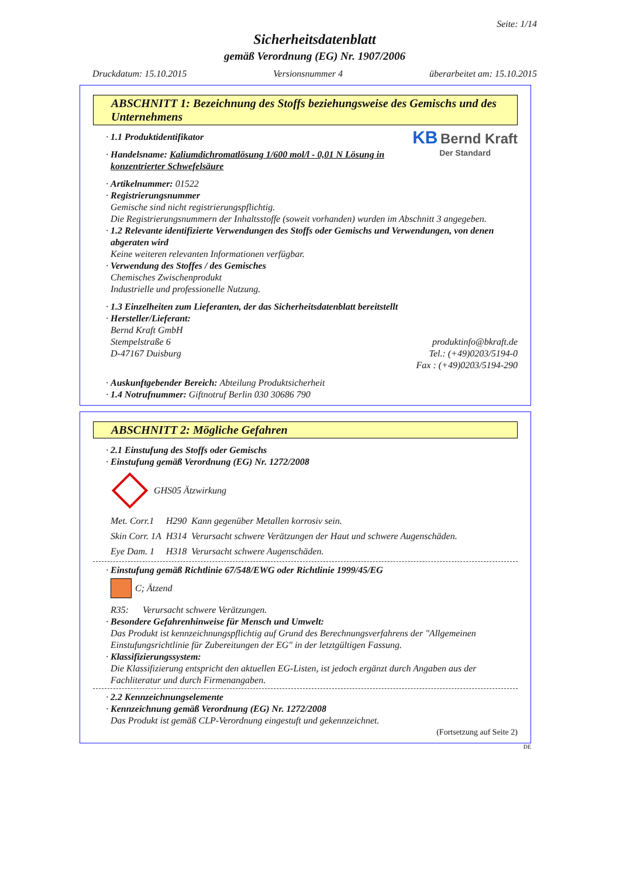Seite: 1/14
Sicherheitsdatenblatt
gemäß Verordnung (EG) Nr. 1907/2006
Druckdatum: 15.10.2015 Versionsnummer 4 überarbeitet am: 15.10.2015
ABSCHNITT 1: Bezeichnung des Stoffs beziehungsweise des Gemischs und des Unternehmens
KB Bernd Kraft
Der Standard
· 1.1 Produktidentifikator
· Handelsname: Kaliumdichromatlösung 1/600 mol/l - 0,01 N Lösung in konzentrierter Schwefelsäure
· Artikelnummer: 01522
· Registrierungsnummer
Gemische sind nicht registrierungspflichtig.
Die Registrierungsnummern der Inhaltsstoffe (soweit vorhanden) wurden im Abschnitt 3 angegeben.
· 1.2 Relevante identifizierte Verwendungen des Stoffs oder Gemischs und Verwendungen, von denen abgeraten wird
Keine weiteren relevanten Informationen verfügbar.
· Verwendung des Stoffes / des Gemisches
Chemisches Zwischenprodukt
Industrielle und professionelle Nutzung.
· 1.3 Einzelheiten zum Lieferanten, der das Sicherheitsdatenblatt bereitstellt
· Hersteller/Lieferant:
Bernd Kraft GmbH
Stempelstraße 6
D-47167 Duisburg
produktinfo@bkraft.de
Tel.: (+49)0203/5194-0
Fax : (+49)0203/5194-290
· Auskunftgebender Bereich: Abteilung Produktsicherheit
· 1.4 Notrufnummer: Giftnotruf Berlin 030 30686 790
ABSCHNITT 2: Mögliche Gefahren
· 2.1 Einstufung des Stoffs oder Gemischs
· Einstufung gemäß Verordnung (EG) Nr. 1272/2008
GHS05 Ätzwirkung
| Met. Corr.1 | H290 | Kann gegenüber Metallen korrosiv sein. |
| Skin Corr. 1A | H314 | Verursacht schwere Verätzungen der Haut und schwere Augenschäden. |
| Eye Dam. 1 | H318 | Verursacht schwere Augenschäden. |
· Einstufung gemäß Richtlinie 67/548/EWG oder Richtlinie 1999/45/EG
C; Ätzend
R35: Verursacht schwere Verätzungen.
· Besondere Gefahrenhinweise für Mensch und Umwelt:
Das Produkt ist kennzeichnungspflichtig auf Grund des Berechnungsverfahrens der "Allgemeinen Einstufungsrichtlinie für Zubereitungen der EG" in der letztgültigen Fassung.
· Klassifizierungssystem:
Die Klassifizierung entspricht den aktuellen EG-Listen, ist jedoch ergänzt durch Angaben aus der Fachliteratur und durch Firmenangaben.
· 2.2 Kennzeichnungselemente
· Kennzeichnung gemäß Verordnung (EG) Nr. 1272/2008
Das Produkt ist gemäß CLP-Verordnung eingestuft und gekennzeichnet.
(Fortsetzung auf Seite 2)
DE